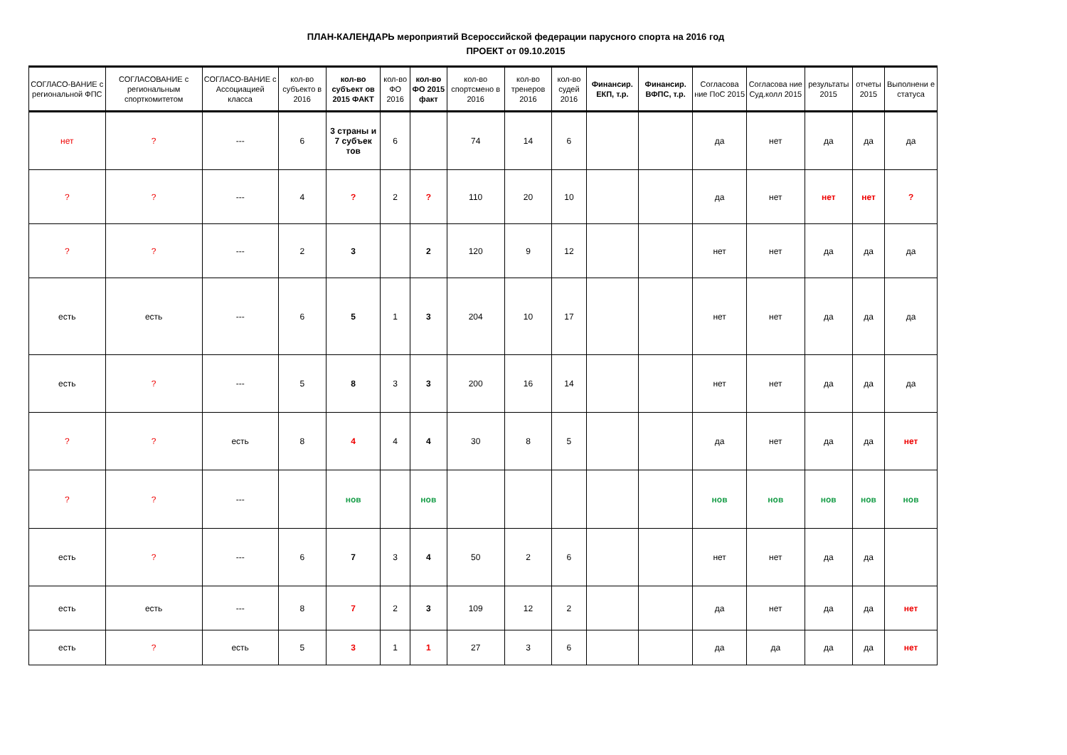ПЛАН-КАЛЕНДАРЬ мероприятий Всероссийской федерации парусного спорта на 2016 год
ПРОЕКТ от 09.10.2015
| СОГЛАСО-ВАНИЕ с региональной ФПС | СОГЛАСОВАНИЕ с региональным спорткомитетом | СОГЛАСО-ВАНИЕ с Ассоциацией класса | кол-во субъекто в 2016 | кол-во субъект ов 2015 ФАКТ | кол-во ФО 2016 | кол-во ФО 2015 факт | кол-во спортсмено в 2016 | кол-во тренеров 2016 | кол-во судей 2016 | Финансир. ЕКП, т.р. | Финансир. ВФПС, т.р. | Согласова ние ПоС 2015 | Согласова ние Суд.колл 2015 | результаты 2015 | отчеты 2015 | Выполнени е статуса |
| --- | --- | --- | --- | --- | --- | --- | --- | --- | --- | --- | --- | --- | --- | --- | --- | --- |
| нет | ? | --- | 6 | 3 страны и 7 субъек тов | 6 | | 74 | 14 | 6 | | | да | нет | да | да | да |
| ? | ? | --- | 4 | ? | 2 | ? | 110 | 20 | 10 | | | да | нет | нет | нет | ? |
| ? | ? | --- | 2 | 3 | | 2 | 120 | 9 | 12 | | | нет | нет | да | да | да |
| есть | есть | --- | 6 | 5 | 1 | 3 | 204 | 10 | 17 | | | нет | нет | да | да | да |
| есть | ? | --- | 5 | 8 | 3 | 3 | 200 | 16 | 14 | | | нет | нет | да | да | да |
| ? | ? | есть | 8 | 4 | 4 | 4 | 30 | 8 | 5 | | | да | нет | да | да | нет |
| ? | ? | --- | | нов | | нов | | | | | | нов | нов | нов | нов | нов |
| есть | ? | --- | 6 | 7 | 3 | 4 | 50 | 2 | 6 | | | нет | нет | да | да | |
| есть | есть | --- | 8 | 7 | 2 | 3 | 109 | 12 | 2 | | | да | нет | да | да | нет |
| есть | ? | есть | 5 | 3 | 1 | 1 | 27 | 3 | 6 | | | да | да | да | да | нет |